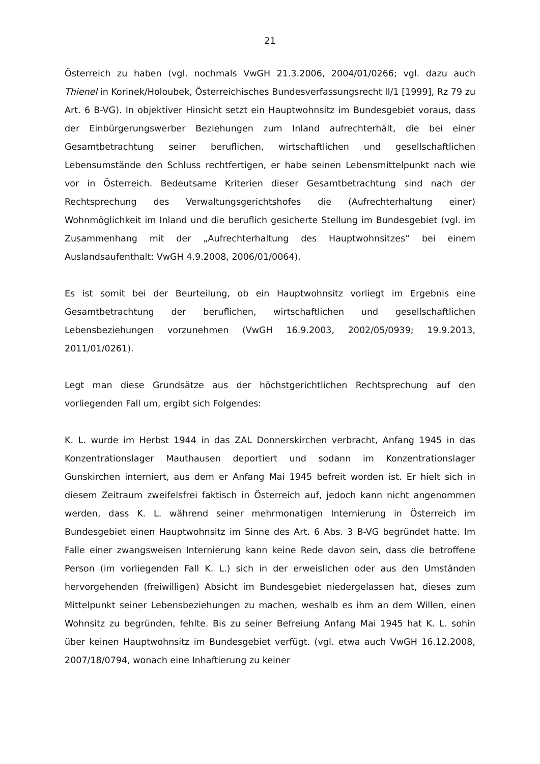21
Österreich zu haben (vgl. nochmals VwGH 21.3.2006, 2004/01/0266; vgl. dazu auch Thienel in Korinek/Holoubek, Österreichisches Bundesverfassungsrecht II/1 [1999], Rz 79 zu Art. 6 B-VG). In objektiver Hinsicht setzt ein Hauptwohnsitz im Bundesgebiet voraus, dass der Einbürgerungswerber Beziehungen zum Inland aufrechterhält, die bei einer Gesamtbetrachtung seiner beruflichen, wirtschaftlichen und gesellschaftlichen Lebensumstände den Schluss rechtfertigen, er habe seinen Lebensmittelpunkt nach wie vor in Österreich. Bedeutsame Kriterien dieser Gesamtbetrachtung sind nach der Rechtsprechung des Verwaltungsgerichtshofes die (Aufrechterhaltung einer) Wohnmöglichkeit im Inland und die beruflich gesicherte Stellung im Bundesgebiet (vgl. im Zusammenhang mit der „Aufrechterhaltung des Hauptwohnsitzes“ bei einem Auslandsaufenthalt: VwGH 4.9.2008, 2006/01/0064).
Es ist somit bei der Beurteilung, ob ein Hauptwohnsitz vorliegt im Ergebnis eine Gesamtbetrachtung der beruflichen, wirtschaftlichen und gesellschaftlichen Lebensbeziehungen vorzunehmen (VwGH 16.9.2003, 2002/05/0939; 19.9.2013, 2011/01/0261).
Legt man diese Grundsätze aus der höchstgerichtlichen Rechtsprechung auf den vorliegenden Fall um, ergibt sich Folgendes:
K. L. wurde im Herbst 1944 in das ZAL Donnerskirchen verbracht, Anfang 1945 in das Konzentrationslager Mauthausen deportiert und sodann im Konzentrationslager Gunskirchen interniert, aus dem er Anfang Mai 1945 befreit worden ist. Er hielt sich in diesem Zeitraum zweifelsfrei faktisch in Österreich auf, jedoch kann nicht angenommen werden, dass K. L. während seiner mehrmonatigen Internierung in Österreich im Bundesgebiet einen Hauptwohnsitz im Sinne des Art. 6 Abs. 3 B-VG begründet hatte. Im Falle einer zwangsweisen Internierung kann keine Rede davon sein, dass die betroffene Person (im vorliegenden Fall K. L.) sich in der erweislichen oder aus den Umständen hervorgehenden (freiwilligen) Absicht im Bundesgebiet niedergelassen hat, dieses zum Mittelpunkt seiner Lebensbeziehungen zu machen, weshalb es ihm an dem Willen, einen Wohnsitz zu begründen, fehlte. Bis zu seiner Befreiung Anfang Mai 1945 hat K. L. sohin über keinen Hauptwohnsitz im Bundesgebiet verfügt. (vgl. etwa auch VwGH 16.12.2008, 2007/18/0794, wonach eine Inhaftierung zu keiner